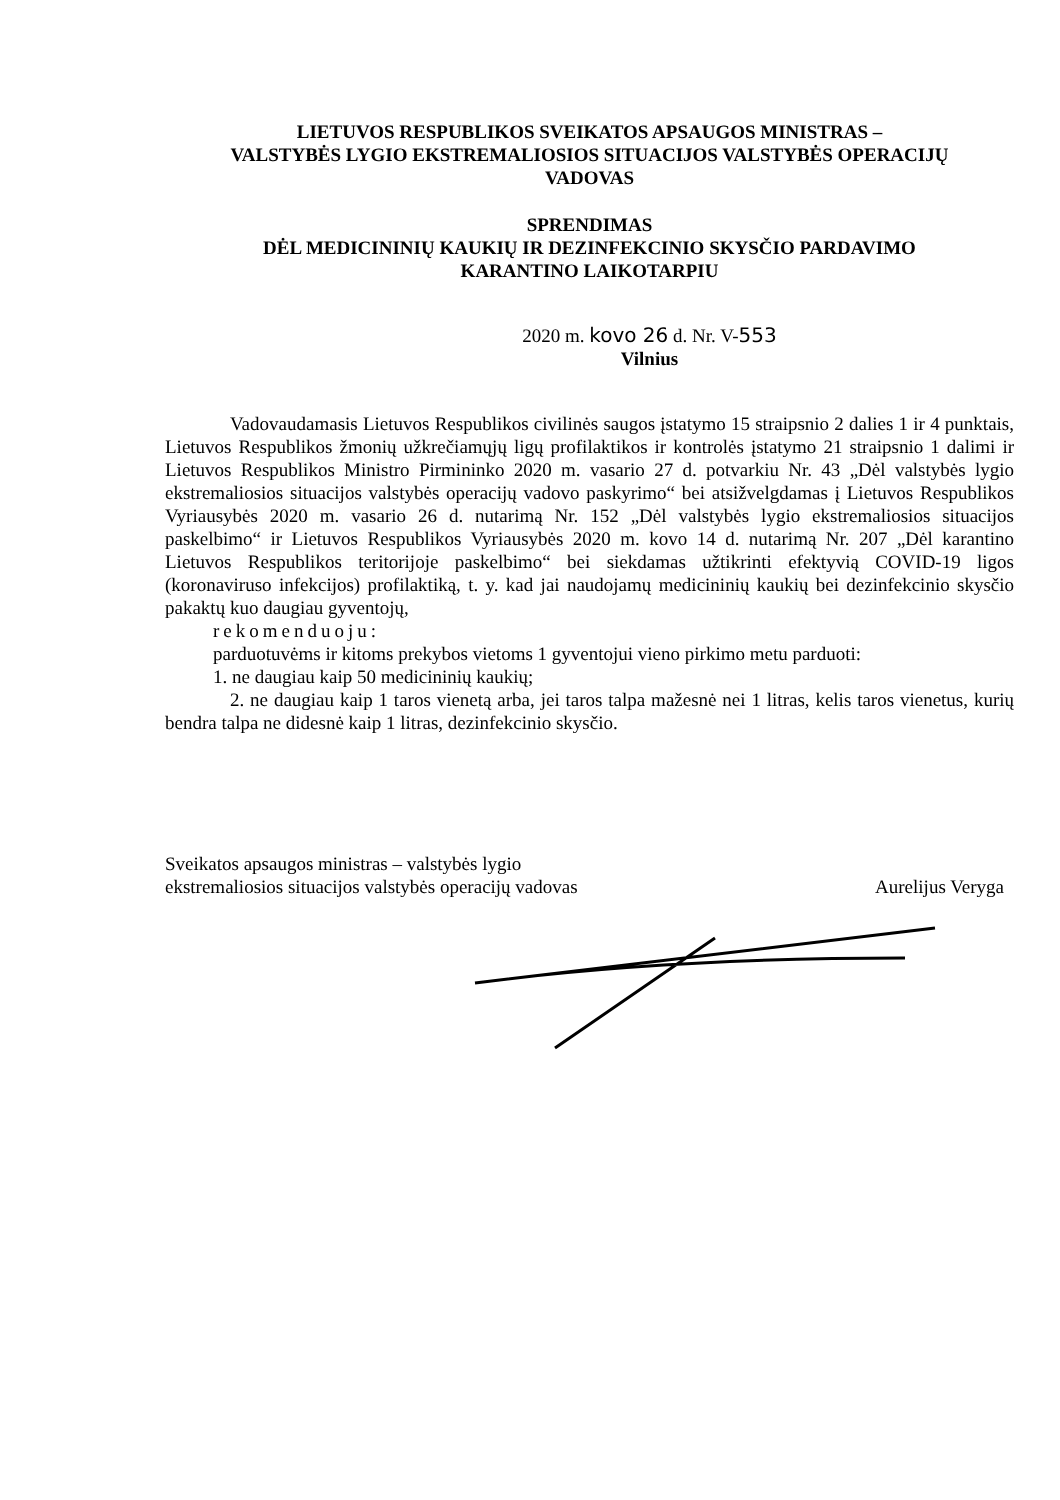LIETUVOS RESPUBLIKOS SVEIKATOS APSAUGOS MINISTRAS –
VALSTYBĖS LYGIO EKSTREMALIOSIOS SITUACIJOS VALSTYBĖS OPERACIJŲ
VADOVAS
SPRENDIMAS
DĖL MEDICININIŲ KAUKIŲ IR DEZINFEKCINIO SKYSČIO PARDAVIMO
KARANTINO LAIKOTARPIU
2020 m. kovo 26 d. Nr. V-553
Vilnius
Vadovaudamasis Lietuvos Respublikos civilinės saugos įstatymo 15 straipsnio 2 dalies 1 ir 4 punktais, Lietuvos Respublikos žmonių užkrečiamųjų ligų profilaktikos ir kontrolės įstatymo 21 straipsnio 1 dalimi ir Lietuvos Respublikos Ministro Pirmininko 2020 m. vasario 27 d. potvarkiu Nr. 43 „Dėl valstybės lygio ekstremaliosios situacijos valstybės operacijų vadovo paskyrimo“ bei atsižvelgdamas į Lietuvos Respublikos Vyriausybės 2020 m. vasario 26 d. nutarimą Nr. 152 „Dėl valstybės lygio ekstremaliosios situacijos paskelbimo“ ir Lietuvos Respublikos Vyriausybės 2020 m. kovo 14 d. nutarimą Nr. 207 „Dėl karantino Lietuvos Respublikos teritorijoje paskelbimo“ bei siekdamas užtikrinti efektyvią COVID-19 ligos (koronaviruso infekcijos) profilaktiką, t. y. kad jai naudojamų medicininių kaukių bei dezinfekcinio skysčio pakaktų kuo daugiau gyventojų,
rekomenduoju:
parduotuvėms ir kitoms prekybos vietoms 1 gyventojui vieno pirkimo metu parduoti:
1. ne daugiau kaip 50 medicininių kaukių;
2. ne daugiau kaip 1 taros vienetą arba, jei taros talpa mažesnė nei 1 litras, kelis taros vienetus, kurių bendra talpa ne didesnė kaip 1 litras, dezinfekcinio skysčio.
Sveikatos apsaugos ministras – valstybės lygio
ekstremaliosios situacijos valstybės operacijų vadovas
Aurelijus Veryga